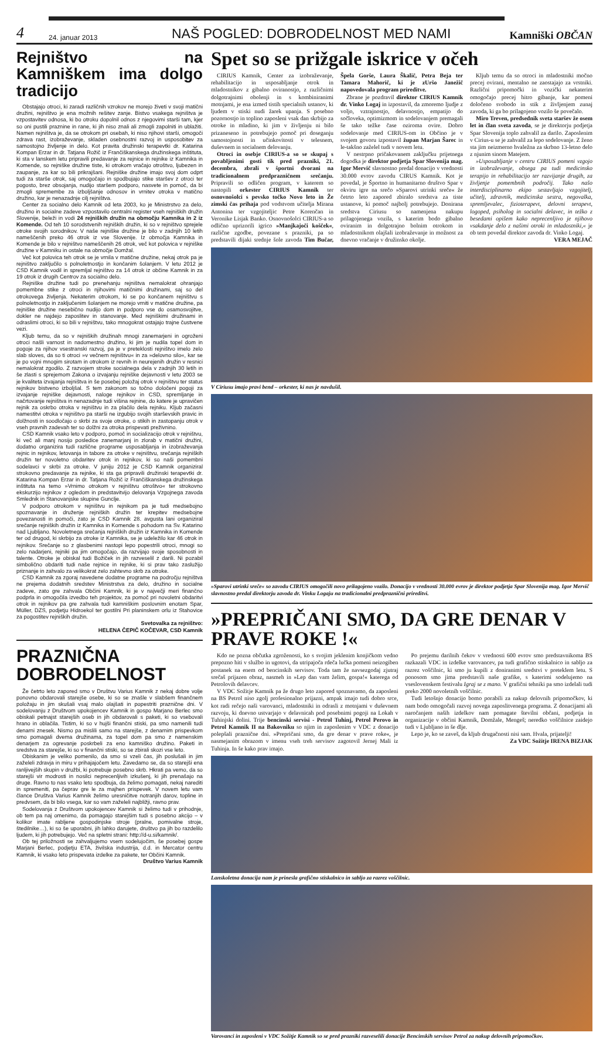4 24. januar 2013 NAŠ POGLED: DOBRODELNOST MED NAMI Kamniški OBČAN
Rejništvo na Kamniškem ima dolgo tradicijo
Obstajajo otroci, ki zaradi različnih vzrokov ne morejo živeti v svoji matični družini, rejništvo je ena možnih rešitev zanje. Bistvo vsakega rejništva je vzpostavitev odnosa, ki bo otroku dopolnil odnos z njegovimi starši tam, kjer so oni pustili praznine in rane, ki jih niso znali ali zmogli zapolniti in ublažiti. Namen rejništva je, da se otrokom pri osebah, ki niso njihovi starši, omogoči zdrava rast, izobraževanje, skladen osebnostni razvoj in usposobitev za samostojno življenje in delo. Kot pravita družinski terapevtki dr. Katarina Kompan Erzar in dr. Tatjana Rožič iz Frančiškanskega družinskega inštituta, ki sta v lanskem letu pripravili predavanje za rejnice in rejnike iz Kamnika in Komende, so rejniške družine tiste, ki otrokom vračajo otroštvo, ljubezen in zaupanje, za kar so bili prikrajšani. Rejniške družine imajo svoj dom odprt tudi za starše otrok, saj omogočajo in spodbujajo stike staršev z otroci ter pogosto, brez obsojanja, nudijo staršem podporo, nasvete in pomoč, da bi zmogli spremembe za izboljšanje odnosov in vrnitev otroka v matično družino, kar je nenazadnje cilj rejništva.
Center za socialno delo Kamnik od leta 2003, ko je Ministrstvo za delo, družino in socialne zadeve vzpostavilo centralni register vseh rejniških družin Slovenije, beleži in vodi 24 rejniških družin na območju Kamnika in 2 iz Komende. Od teh 10 sorodstvenih rejniških družin, ki so v rejništvo sprejele otroke svojih sorodnikov. V naše rejniške družine je bilo v zadnjih 10 letih nameščenih preko 46 otrok iz vse Slovenije. Iz območja Kamnika in Komende je bilo v rejništvo nameščenih 26 otrok, več kot polovica v rejniške družine v Kamniku in ostale na območje Domžal.
Več kot polovica teh otrok se je vrnila v matične družine, nekaj otrok pa je rejništvo zaključilo s polnoletnostjo in končanim šolanjem. V letu 2012 je CSD Kamnik vodil in spremljal rejništvo za 14 otrok iz občine Kamnik in za 19 otrok iz drugih Centrov za socialno delo.
Rejniške družine tudi po prenehanju rejništva nemalokrat ohranjajo pomembne stike z otroci in njihovimi matičnimi družinami, saj so del otrokovega življenja. Nekaterim otrokom, ki se po končanem rejništvu s polnoletnostjo in zaključenim šolanjem ne morejo vrniti v matične družine, pa rejniške družine nesebično nudijo dom in podporo vse do osamosvojitve, dokler ne najdejo zaposlitev in stanovanje. Med rejniškimi družinami in odraslimi otroci, ki so bili v rejništvu, tako mnogokrat ostajajo trajne čustvene vezi.
Kljub temu, da so v rejniških družinah mnogi zanemarjeni in ogroženi otroci našli varnost in nadomestno družino, ki jim je nudila topel dom in pogoje za njihov vsestranski razvoj, pa je v preteklosti rejništvo imelo zelo slab sloves, da so ti otroci »v večnem rejništvu« in za »delovno silo«, kar se je po vojni mnogim sirotam in otrokom iz revnih in neurejenih družin v resnici nemalokrat zgodilo. Z razvojem stroke socialnega dela v zadnjih 30 letih in še zlasti s sprejemom Zakona o izvajanju rejniške dejavnosti v letu 2003 se je kvaliteta izvajanja rejništva in še posebej položaj otrok v rejništvu ter status rejnikov bistveno izboljšal. S tem zakonom so točno določeni pogoji za izvajanje rejniške dejavnosti, naloge rejnikov in CSD, spremljanje in načrtovanje rejništva in nenazadnje tudi višina rejnine, do katere je upravičen rejnik za oskrbo otroka v rejništvu in za plačilo dela rejniku. Kljub začasni namestitvi otroka v rejništvo pa starši ne izgubijo svojih starševskih pravic in dolžnosti in soodločajo o skrbi za svoje otroke, o stikih in zastopanju otrok v vseh pravnih zadevah ter so dolžni za otroka prispevati preživnino.
CSD Kamnik vsako leto v podporo, pomoč in socializacijo otrok v rejništvu, ki več ali manj nosijo posledice zanemarjanj in zlorab v matični družini, dodatno organizira tudi različne programe usposabljanja in izobraževanja rejnic in rejnikov, letovanja in tabore za otroke v rejništvu, srečanja rejniških družin ter novoletno obdaritev otrok in rejnikov, ki so naši pomembni sodelavci v skrbi za otroke. V juniju 2012 je CSD Kamnik organiziral strokovno predavanje za rejnike, ki sta ga pripravili družinski terapevtki dr. Katarina Kompan Erzar in dr. Tatjana Rožič iz Frančiškanskega družinskega inštituta na temo »Vrnimo otrokom v rejništvu otroštvo« ter strokovno ekskurzijo rejnikov z ogledom in predstavitvijo delovanja Vzgojnega zavoda Smlednik in Stanovanjske skupine Gunclje.
V podporo otrokom v rejništvu in rejnikom pa je tudi medsebojno spoznavanje in druženje rejniških družin ter krepitev medsebojne povezanosti in pomoči, zato je CSD Kamnik 28. avgusta lani organiziral srečanje rejniških družin iz Kamnika in Komende s pohodom na Sv. Katarino nad Ljubljano. Novoletnega srečanja rejniških družin iz Kamnika in Komende ter od drugod, ki skrbijo za otroke iz Kamnika, se je udeležilo kar 46 otrok in rejnikov. Srečanje so z glasbenimi nastopi lepo popestrili otroci, mnogi so zelo nadarjeni, rejniki pa jim omogočajo, da razvijajo svoje sposobnosti in talente. Otroke je obiskal tudi Božiček in jih razveselil z darili. Ni pozabil simbolično obdariti tudi naše rejnice in rejnike, ki si prav tako zaslužijo priznanje in zahvalo za velikokrat zelo zahtevno skrb za otroke.
CSD Kamnik za zgoraj navedene dodatne programe na področju rejništva ne prejema dodatnih sredstev Ministrstva za delo, družino in socialne zadeve, zato gre zahvala Občini Kamnik, ki je v največji meri finančno podprla in omogočila izvedbo teh projektov, za pomoč pri novoletni obdaritvi otrok in rejnikov pa gre zahvala tudi kamniškim poslovnim enotam Spar, Müller, DZS, podjetju Hidroekol ter gostilni Pri planinskem orlu iz Stahovice za pogostitev rejniških družin.
Svetovalka za rejništvo:
HELENA ČEPIČ KOČEVAR, CSD Kamnik
PRAZNIČNA DOBRODELNOST
Že četrto leto zapored smo v Društvu Varius Kamnik z nekaj dobre volje ponovno obdarovali starejše osebe, ki so se znašle v slabšem finančnem položaju in jim skušali vsaj malo olajšati in popestriti praznične dni. V sodelovanju z Društvom upokojencev Kamnik in gospo Marjano Berlec smo obiskali petnajst starejših oseb in jih obdarovali s paketi, ki so vsebovali hrano in oblačila. Tistim, ki so v hujši finančni stiski, pa smo namenili tudi denarni znesek. Nismo pa mislili samo na starejše, z denarnim prispevkom smo pomagali dvema družinama, za topel dom pa smo z namenskim denarjem za ogrevanje poskrbeli za eno kamniško družino. Paketi in sredstva za starejše, ki so v finančni stiski, so se zbirali skozi vse leto.
Obiskanim je veliko pomenilo, da smo si vzeli čas, jih poslušali in jim zaželeli zdravja in miru v prihajajočem letu. Zavedamo se, da so starejši ena ranljivejših skupin v družbi, ki potrebuje posebno skrb. Hkrati pa vemo, da so starejši vir modrosti in nosilci neprecenljivih izkušenj, ki jih prenašajo na druge. Ravno to nas vsako leto spodbuja, da želimo pomagati, nekaj narediti in spremeniti, pa čeprav gre le za majhen prispevek. V novem letu vam člance Društva Varius Kamnik želimo uresničitve notranjih darov, topline in predvsem, da bi bilo vsega, kar so vam zaželeli najbližji, ravno prav.
Sodelovanja z Društvom upokojencev Kamnik si želimo tudi v prihodnje, ob tem pa naj omenimo, da pomagajo starejšim tudi s posebno akcijo – v kolikor imate rabljene gospodinjske stroje (pralne, pomivalne stroje, štedilnike…), ki so še uporabni, jih lahko darujete, društvo pa jih bo razdelilo ljudem, ki jih potrebujejo. Več na spletni strani: http://d-u.si/kamnik/.
Ob tej priložnosti se zahvaljujemo vsem sodelujočim, še posebej gospe Marjani Berlec, podjetju ETA, živilska industrija, d.d. in Mercator centru Kamnik, ki vsako leto prispevata izdelke za pakete, ter Občini Kamnik.
Društvo Varius Kamnik
Spet so se prižgale iskrice v očeh
CIRIUS Kamnik, Center za izobraževanje, rehabilitacijo in usposabljanje otrok in mladostnikov z gibalno oviranostjo, z različnimi dolgotrajnimi obolenji in s kombiniranimi motnjami, je ena izmed tistih specialnih ustanov, ki ljudem v stiski nudi žarek upanja. S posebno pozornostjo in toplino zaposleni vsak dan skrbijo za otroke in mladino, ki jim v življenju ni bilo prizaneseno in potrebujejo pomoč pri doseganju samostojnosti in učinkovitosti v telesnem, duševnem in socialnem delovanju.
Otroci in osebje CIRIUS-a so se skupaj s povabljenimi gosti tik pred prazniki, 21. decembra, zbrali v športni dvorani na tradicionalnem predprazničnem srečanju. Pripravili so odličen program, v katerem so nastopili orkester CIRIUS Kamnik ter osnovnošolci s pevsko točko Novo leto in Že zimski čas prihaja pod vodstvom učitelja Mirana Antonina ter vzgojiteljic Petre Korenčan in Veronike Lisjak Banko. Osnovnošolci CIRIUS-a so odlično uprizorili igrico »Manjkajoči košček«, različne zgodbe, povezane s prazniki, pa so predstavili dijaki srednje šole zavoda Tim Bučar, Špela Gorše, Laura Škalič, Petra Beja ter Tamara Mahorič, ki je zUršo Janežič napovedovala program prireditve.
Zbrane je pozdravil direktor CIRIUS Kamnik dr. Vinko Logaj in izpostavil, da zmoremo ljudje z voljo, vztrajnostjo, delavnostjo, empatijo do sočloveka, optimizmom in sodelovanjem premagali še tako težke čase oziroma ovire. Dobro sodelovanje med CIRIUS-om in Občino je v svojem govoru izpostavil župan Marjan Šarec in le-takšno zaželel tudi v novem letu.
V nestrpno pričakovanem zaključku prijetnega dogodka je direktor podjetja Spar Slovenija mag. Igor Mervič slavnostno predal donacijo v vrednosti 30.000 evrov zavodu CIRUS Kamnik. Kot je povedal, je Športno in humanitarno društvo Spar v okviru igre na srečo »Sparovi utrinki sreče« že četrto leto zapored zbiralo sredstva za tiste ustanove, ki pomoč najbolj potrebujejo. Donirana sredstva Ciriusu so namenjena nakupu prilagojenega vozila, s katerim bodo gibalno oviranim in dolgotrajno bolnim otrokom in mladostnikom olajšali izobraževanje in možnost za dnevno vračanje v družinsko okolje.
Kljub temu da so otroci in mladostniki močno precej ovirani, mentalno ne zaostajajo za vrstniki. Različni pripomočki in vozički nekaterim omogočajo precej hitro gibanje, kar pomeni določeno svobodo in stik z življenjem zunaj zavoda, ki ga bo prilagojeno vozilo še povečalo.
Miro Treven, predsednik sveta staršev že osem let in član sveta zavoda, se je direktorju podjetja Spar Slovenija toplo zahvalil za darilo. Zaposlenim v Cirius-u se je zahvalil za lepo sodelovanje. Z ženo sta jim neizmerno hvaležna za skrbno 13-letno delo z njunim sinom Matejem.
»Usposabljanje v centru CIRIUS pomeni vzgojo in izobraževanje, obsega pa tudi medicinsko terapijo in rehabilitacijo ter razvijanje drugih, za življenje pomembnih področij. Tako našo interdisciplinarno ekipo sestavljajo vzgojitelj, učitelj, zdravnik, medicinska sestra, negovalka, spremljevalec, fizioterapevt, delovni terapevt, logoped, psiholog in socialni delavec, in težko z besedami opišem kako neprecenljivo je njihovo vsakdanje delo z našimi otroki in mladostniki,« je ob tem povedal direktor zavoda dr. Vinko Logaj.
VERA MEJAČ
V Ciriusu imajo pravi bend – orkester, ki nas je navdušil.
»Sparovi utrinki sreče« so zavodu CIRIUS omogočili novo prilagojeno vozilo. Donacijo v vrednosti 30.000 evrov je direktor podjetja Spar Slovenija mag. Igor Mervič slavnostno predal direktorju zavoda dr. Vinku Logaju na tradicionalni predpraznični prireditvi.
»PREPRIČANI SMO, DA GRE DENAR V PRAVE ROKE !«
Kdo ne pozna občutka zgroženosti, ko s svojim jeklenim konjičkom vedno prepozno hiti v službo in ugotovi, da utripajoča rdeča lučka pomeni neizogiben postanek na enem od bencinskih servisov. Toda tam že navsezgodaj zjutraj srečaš prijazen obraz, nasmeh in »Lep dan vam želim, gospa!« katerega od Petrolovih delavcev.
V VDC Sožitje Kamnik pa že drugo leto zapored spoznavamo, da zaposleni na BS Petrol niso zgolj profesionalno prijazni, ampak imajo tudi dobro srce, kot radi rečejo naši varovanci, mladostniki in odrasli z motnjami v duševnem razvoju, ki dnevno ustvarjajo v delavnicah pod posebnimi pogoji na Lokah v Tuhinjski dolini. Trije bencinski servisi - Petrol Tuhinj, Petrol Perovo in Petrol Kamnik II na Bakovniku so njim in zaposlenim v VDC z donacijo polepšali praznične dni. »Prepričani smo, da gre denar v prave roke«, je nasmejanim obrazom v imenu vseh treh servisov zagotovil Jernej Mali iz Tuhinja. In še kako prav imajo.
Po prejemu darilnih čekov v vrednosti 600 evrov smo predstavnikoma BS razkazali VDC in izdelke varovancev, pa tudi grafično stiskalnico in sabljo za razrez voščilnic, ki smo ju kupili z doniranimi sredstvi v preteklem letu. S ponosom smo jima predstavili naše grafike, s katerimi sodelujemo na vseslovenskem festivalu Igraj se z mano. V grafični tehniki pa smo izdelali tudi preko 2000 novoletnih voščilnic.
Tudi letošnjo donacijo bomo porabili za nakup delovnih pripomočkov, ki nam bodo omogočali razvoj novega zaposlitvenega programa. Z donacijami ali naročanjem naših izdelkov nam pomagate številni občani, podjetja in organizacije v občini Kamnik, Domžale, Mengeš; neredko voščilnice zaidejo tudi v Ljubljano in še dlje.
Lepo je, ko se zaveš, da kljub drugačnosti nisi sam. Hvala, prijatelji!
Za VDC Sožitje IRENA BIZJAK
Lanskoletna donacija nam je prinesla grafično stiskalnico in sabljo za razrez voščilnic.
Varovanci in zaposleni v VDC Sožitje Kamnik so se pred prazniki razveselili donacije Bencinskih servisov Petrol za nakup delovnih pripomočkov.